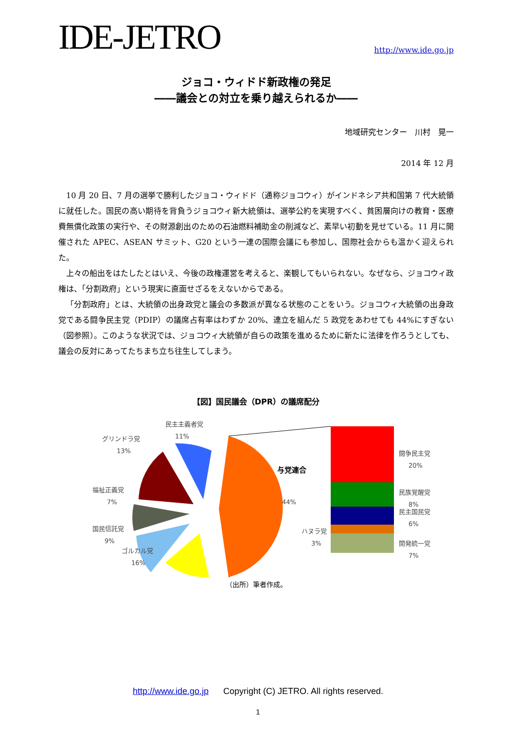IDE-JETRO
http://www.ide.go.jp
ジョコ・ウィドド新政権の発足
――議会との対立を乗り越えられるか――
地域研究センター　川村　晃一
2014 年 12 月
10 月 20 日、7 月の選挙で勝利したジョコ・ウィドド（通称ジョコウィ）がインドネシア共和国第 7 代大統領に就任した。国民の高い期待を背負うジョコウィ新大統領は、選挙公約を実現すべく、貧困層向けの教育・医療費無償化政策の実行や、その財源創出のための石油燃料補助金の削減など、素早い初動を見せている。11 月に開催された APEC、ASEAN サミット、G20 という一連の国際会議にも参加し、国際社会からも温かく迎えられた。
上々の船出をはたしたとはいえ、今後の政権運営を考えると、楽観してもいられない。なぜなら、ジョコウィ政権は、「分割政府」という現実に直面せざるをえないからである。
「分割政府」とは、大統領の出身政党と議会の多数派が異なる状態のことをいう。ジョコウィ大統領の出身政党である闘争民主党（PDIP）の議席占有率はわずか 20%、連立を組んだ 5 政党をあわせても 44%にすぎない（図参照）。このような状況では、ジョコウィ大統領が自らの政策を進めるために新たに法律を作ろうとしても、議会の反対にあってたちまち立ち往生してしまう。
【図】国民議会（DPR）の議席配分
民主主義者党
11%
グリンドラ党
13%
福祉正義党
7%
国民信託党
9%
ゴルカル党
16%
与党連合
44%
ハヌラ党
3%
闘争民主党
20%
民族覚醒党
8%
民主国民党
6%
開発統一党
7%
（出所）筆者作成。
http://www.ide.go.jp Copyright (C) JETRO. All rights reserved.
1